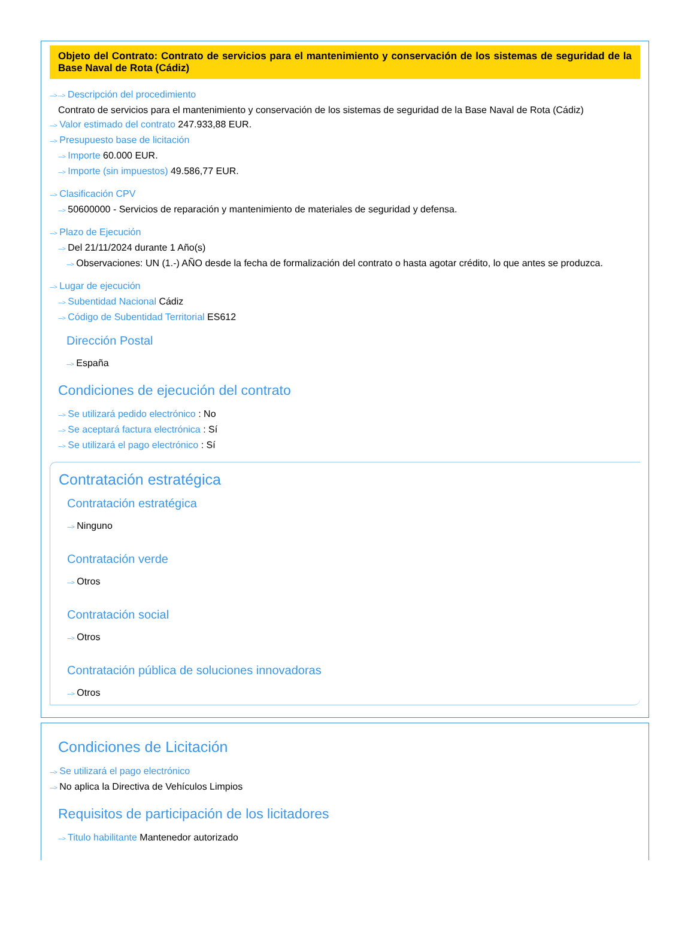Objeto del Contrato: Contrato de servicios para el mantenimiento y conservación de los sistemas de seguridad de la Base Naval de Rota (Cádiz)
---> ---> Descripción del procedimiento
Contrato de servicios para el mantenimiento y conservación de los sistemas de seguridad de la Base Naval de Rota (Cádiz)
---> Valor estimado del contrato 247.933,88 EUR.
---> Presupuesto base de licitación
---> Importe 60.000 EUR.
---> Importe (sin impuestos) 49.586,77 EUR.
---> Clasificación CPV
---> 50600000 - Servicios de reparación y mantenimiento de materiales de seguridad y defensa.
---> Plazo de Ejecución
---> Del 21/11/2024 durante 1 Año(s)
---> Observaciones: UN (1.-) AÑO desde la fecha de formalización del contrato o hasta agotar crédito, lo que antes se produzca.
---> Lugar de ejecución
---> Subentidad Nacional Cádiz
---> Código de Subentidad Territorial ES612
Dirección Postal
---> España
Condiciones de ejecución del contrato
---> Se utilizará pedido electrónico : No
---> Se aceptará factura electrónica : Sí
---> Se utilizará el pago electrónico : Sí
Contratación estratégica
Contratación estratégica
---> Ninguno
Contratación verde
---> Otros
Contratación social
---> Otros
Contratación pública de soluciones innovadoras
---> Otros
Condiciones de Licitación
---> Se utilizará el pago electrónico
---> No aplica la Directiva de Vehículos Limpios
Requisitos de participación de los licitadores
---> Titulo habilitante Mantenedor autorizado